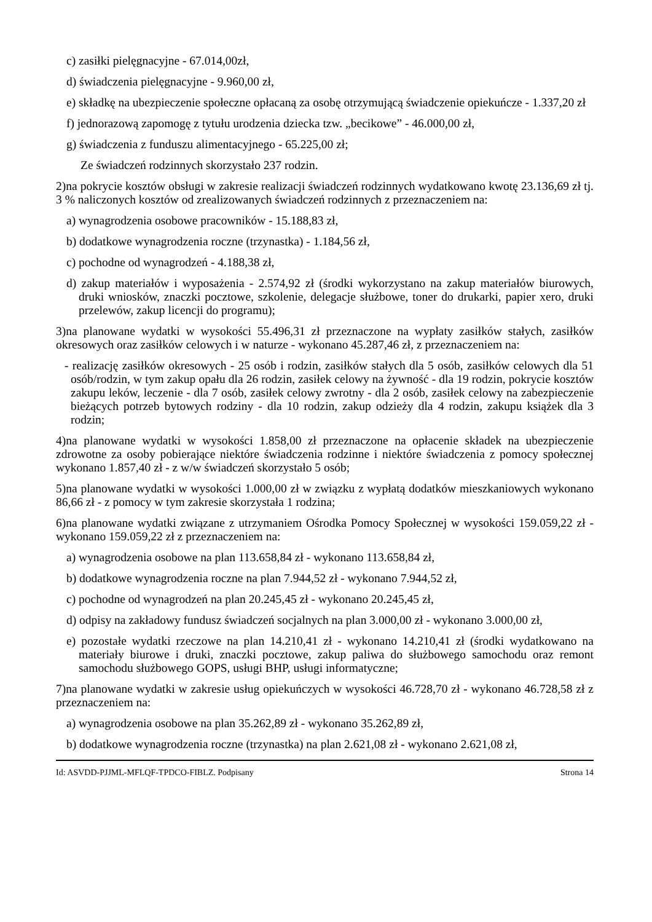c) zasiłki pielęgnacyjne - 67.014,00zł,
d) świadczenia pielęgnacyjne - 9.960,00 zł,
e) składkę na ubezpieczenie społeczne opłacaną za osobę otrzymującą świadczenie opiekuńcze - 1.337,20 zł
f) jednorazową zapomogę z tytułu urodzenia dziecka tzw. „becikowe” - 46.000,00 zł,
g) świadczenia z funduszu alimentacyjnego - 65.225,00 zł;
Ze świadczeń rodzinnych skorzystało 237 rodzin.
2)na pokrycie kosztów obsługi w zakresie realizacji świadczeń rodzinnych wydatkowano kwotę 23.136,69 zł tj. 3 % naliczonych kosztów od zrealizowanych świadczeń rodzinnych z przeznaczeniem na:
a) wynagrodzenia osobowe pracowników - 15.188,83 zł,
b) dodatkowe wynagrodzenia roczne (trzynastka) - 1.184,56 zł,
c) pochodne od wynagrodzeń - 4.188,38 zł,
d) zakup materiałów i wyposażenia - 2.574,92 zł (środki wykorzystano na zakup materiałów biurowych, druki wniosków, znaczki pocztowe, szkolenie, delegacje służbowe, toner do drukarki, papier xero, druki przelewów, zakup licencji do programu);
3)na planowane wydatki w wysokości 55.496,31 zł przeznaczone na wypłaty zasiłków stałych, zasiłków okresowych oraz zasiłków celowych i w naturze - wykonano 45.287,46 zł, z przeznaczeniem na:
- realizację zasiłków okresowych - 25 osób i rodzin, zasiłków stałych dla 5 osób, zasiłków celowych dla 51 osób/rodzin, w tym zakup opału dla 26 rodzin, zasiłek celowy na żywność - dla 19 rodzin, pokrycie kosztów zakupu leków, leczenie - dla 7 osób, zasiłek celowy zwrotny - dla 2 osób, zasiłek celowy na zabezpieczenie bieżących potrzeb bytowych rodziny - dla 10 rodzin, zakup odzieży dla 4 rodzin, zakupu książek dla 3 rodzin;
4)na planowane wydatki w wysokości 1.858,00 zł przeznaczone na opłacenie składek na ubezpieczenie zdrowotne za osoby pobierające niektóre świadczenia rodzinne i niektóre świadczenia z pomocy społecznej wykonano 1.857,40 zł - z w/w świadczeń skorzystało 5 osób;
5)na planowane wydatki w wysokości 1.000,00 zł w związku z wypłatą dodatków mieszkaniowych wykonano 86,66 zł - z pomocy w tym zakresie skorzystała 1 rodzina;
6)na planowane wydatki związane z utrzymaniem Ośrodka Pomocy Społecznej w wysokości 159.059,22 zł - wykonano 159.059,22 zł z przeznaczeniem na:
a) wynagrodzenia osobowe na plan 113.658,84 zł - wykonano 113.658,84 zł,
b) dodatkowe wynagrodzenia roczne na plan 7.944,52 zł - wykonano 7.944,52 zł,
c) pochodne od wynagrodzeń na plan 20.245,45 zł - wykonano 20.245,45 zł,
d) odpisy na zakładowy fundusz świadczeń socjalnych na plan 3.000,00 zł - wykonano 3.000,00 zł,
e) pozostałe wydatki rzeczowe na plan 14.210,41 zł - wykonano 14.210,41 zł (środki wydatkowano na materiały biurowe i druki, znaczki pocztowe, zakup paliwa do służbowego samochodu oraz remont samochodu służbowego GOPS, usługi BHP, usługi informatyczne;
7)na planowane wydatki w zakresie usług opiekuńczych w wysokości 46.728,70 zł - wykonano 46.728,58 zł z przeznaczeniem na:
a) wynagrodzenia osobowe na plan 35.262,89 zł - wykonano 35.262,89 zł,
b) dodatkowe wynagrodzenia roczne (trzynastka) na plan 2.621,08 zł - wykonano 2.621,08 zł,
Id: ASVDD-PJJML-MFLQF-TPDCO-FIBLZ. Podpisany Strona 14